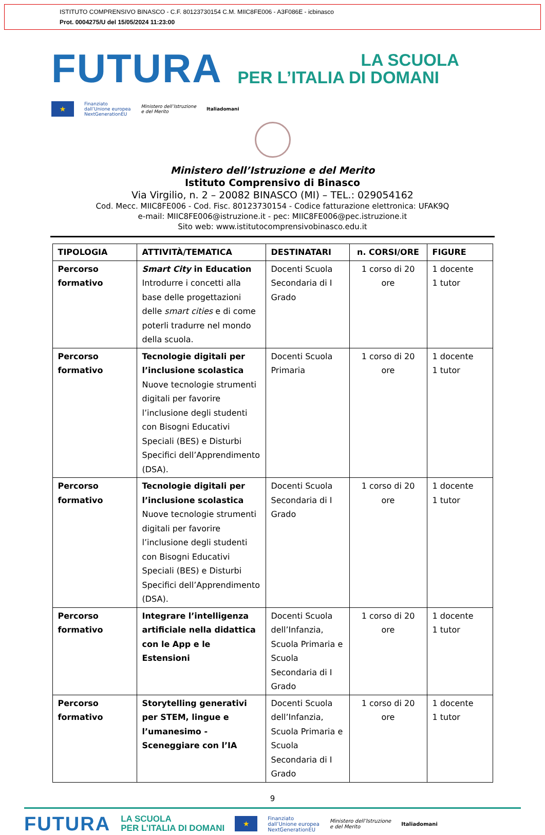ISTITUTO COMPRENSIVO BINASCO - C.F. 80123730154 C.M. MIIC8FE006 - A3F086E - icbinasco
Prot. 0004275/U del 15/05/2024 11:23:00
FUTURA
LA SCUOLA
PER L’ITALIA DI DOMANI
★
Finanziato
dall’Unione europea
NextGenerationEU
Ministero dell’Istruzione
e del Merito
Italiadomani
Ministero dell’Istruzione e del Merito
Istituto Comprensivo di Binasco
Via Virgilio, n. 2 – 20082 BINASCO (MI) – TEL.: 029054162
Cod. Mecc. MIIC8FE006 - Cod. Fisc. 80123730154 - Codice fatturazione elettronica: UFAK9Q
e-mail: MIIC8FE006@istruzione.it - pec: MIIC8FE006@pec.istruzione.it
Sito web: www.istitutocomprensivobinasco.edu.it
| TIPOLOGIA | ATTIVITÀ/TEMATICA | DESTINATARI | n. CORSI/ORE | FIGURE |
| --- | --- | --- | --- | --- |
| Percorso formativo | Smart City in Education Introdurre i concetti alla base delle progettazioni delle smart cities e di come poterli tradurre nel mondo della scuola. | Docenti Scuola Secondaria di I Grado | 1 corso di 20 ore | 1 docente 1 tutor |
| Percorso formativo | Tecnologie digitali per l’inclusione scolastica Nuove tecnologie strumenti digitali per favorire l’inclusione degli studenti con Bisogni Educativi Speciali (BES) e Disturbi Specifici dell’Apprendimento (DSA). | Docenti Scuola Primaria | 1 corso di 20 ore | 1 docente 1 tutor |
| Percorso formativo | Tecnologie digitali per l’inclusione scolastica Nuove tecnologie strumenti digitali per favorire l’inclusione degli studenti con Bisogni Educativi Speciali (BES) e Disturbi Specifici dell’Apprendimento (DSA). | Docenti Scuola Secondaria di I Grado | 1 corso di 20 ore | 1 docente 1 tutor |
| Percorso formativo | Integrare l’intelligenza artificiale nella didattica con le App e le Estensioni | Docenti Scuola dell’Infanzia, Scuola Primaria e Scuola Secondaria di I Grado | 1 corso di 20 ore | 1 docente 1 tutor |
| Percorso formativo | Storytelling generativi per STEM, lingue e l’umanesimo - Sceneggiare con l’IA | Docenti Scuola dell’Infanzia, Scuola Primaria e Scuola Secondaria di I Grado | 1 corso di 20 ore | 1 docente 1 tutor |
9
FUTURA LA SCUOLA
PER L’ITALIA DI DOMANI ★ Finanziato
dall’Unione europea
NextGenerationEU Ministero dell’Istruzione
e del Merito Italiadomani